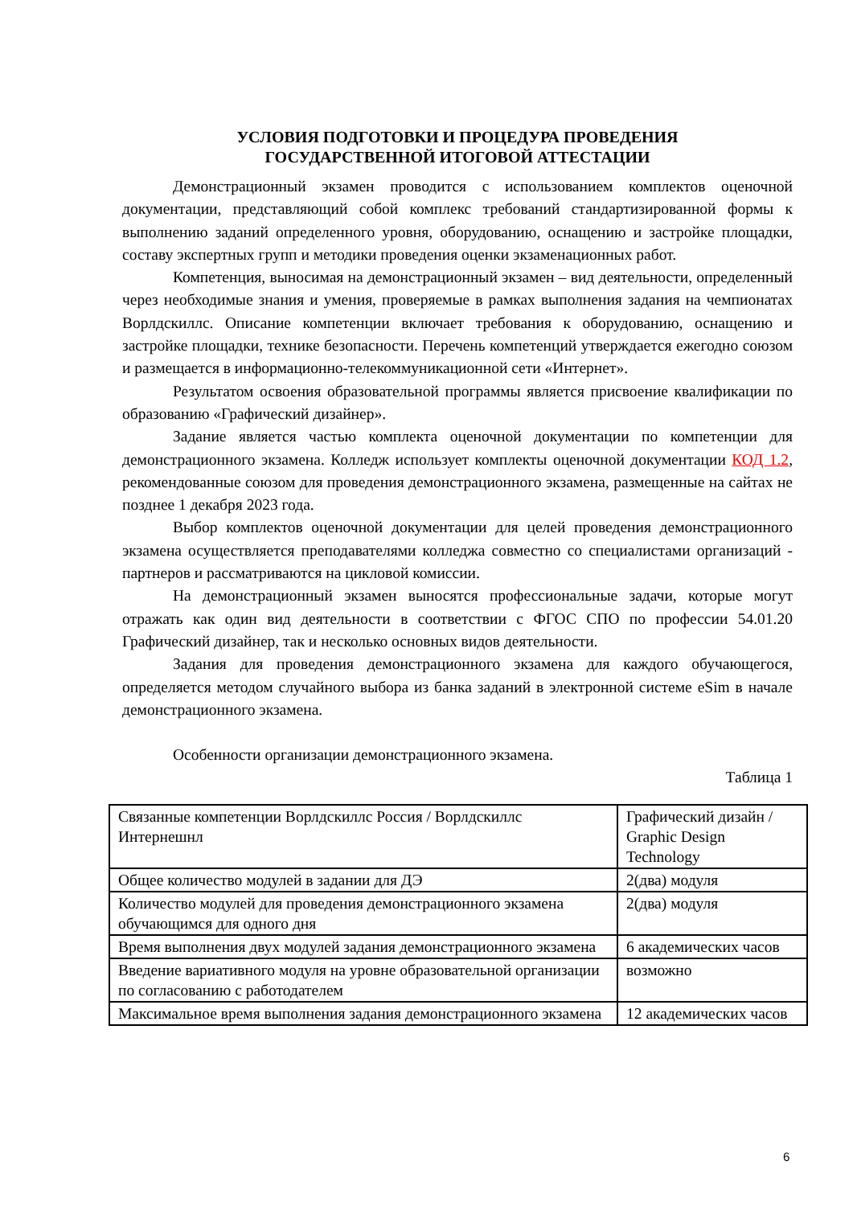УСЛОВИЯ ПОДГОТОВКИ И ПРОЦЕДУРА ПРОВЕДЕНИЯ
ГОСУДАРСТВЕННОЙ ИТОГОВОЙ АТТЕСТАЦИИ
Демонстрационный экзамен проводится с использованием комплектов оценочной документации, представляющий собой комплекс требований стандартизированной формы к выполнению заданий определенного уровня, оборудованию, оснащению и застройке площадки, составу экспертных групп и методики проведения оценки экзаменационных работ.
Компетенция, выносимая на демонстрационный экзамен – вид деятельности, определенный через необходимые знания и умения, проверяемые в рамках выполнения задания на чемпионатах Ворлдскиллс. Описание компетенции включает требования к оборудованию, оснащению и застройке площадки, технике безопасности. Перечень компетенций утверждается ежегодно союзом и размещается в информационно-телекоммуникационной сети «Интернет».
Результатом освоения образовательной программы является присвоение квалификации по образованию «Графический дизайнер».
Задание является частью комплекта оценочной документации по компетенции для демонстрационного экзамена. Колледж использует комплекты оценочной документации КОД 1.2, рекомендованные союзом для проведения демонстрационного экзамена, размещенные на сайтах не позднее 1 декабря 2023 года.
Выбор комплектов оценочной документации для целей проведения демонстрационного экзамена осуществляется преподавателями колледжа совместно со специалистами организаций - партнеров и рассматриваются на цикловой комиссии.
На демонстрационный экзамен выносятся профессиональные задачи, которые могут отражать как один вид деятельности в соответствии с ФГОС СПО по профессии 54.01.20 Графический дизайнер, так и несколько основных видов деятельности.
Задания для проведения демонстрационного экзамена для каждого обучающегося, определяется методом случайного выбора из банка заданий в электронной системе eSim в начале демонстрационного экзамена.
Особенности организации демонстрационного экзамена.
Таблица 1
| Связанные компетенции Ворлдскиллс Россия / Ворлдскиллс Интернешнл | Графический дизайн / Graphic Design Technology |
| Общее количество модулей в задании для ДЭ | 2(два) модуля |
| Количество модулей для проведения демонстрационного экзамена обучающимся для одного дня | 2(два) модуля |
| Время выполнения двух модулей задания демонстрационного экзамена | 6 академических часов |
| Введение вариативного модуля на уровне образовательной организации по согласованию с работодателем | возможно |
| Максимальное время выполнения задания демонстрационного экзамена | 12 академических часов |
6